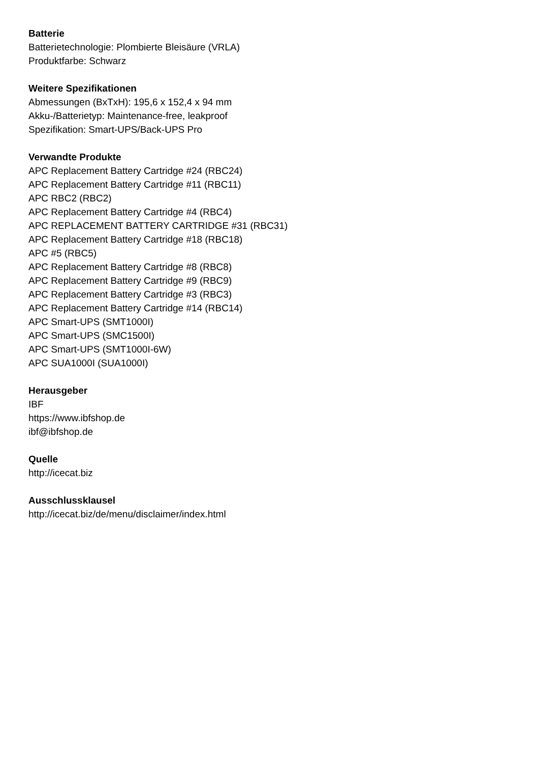Batterie
Batterietechnologie: Plombierte Bleisäure (VRLA)
Produktfarbe: Schwarz
Weitere Spezifikationen
Abmessungen (BxTxH): 195,6 x 152,4 x 94 mm
Akku-/Batterietyp: Maintenance-free, leakproof
Spezifikation: Smart-UPS/Back-UPS Pro
Verwandte Produkte
APC Replacement Battery Cartridge #24 (RBC24)
APC Replacement Battery Cartridge #11 (RBC11)
APC RBC2 (RBC2)
APC Replacement Battery Cartridge #4 (RBC4)
APC REPLACEMENT BATTERY CARTRIDGE #31 (RBC31)
APC Replacement Battery Cartridge #18 (RBC18)
APC #5 (RBC5)
APC Replacement Battery Cartridge #8 (RBC8)
APC Replacement Battery Cartridge #9 (RBC9)
APC Replacement Battery Cartridge #3 (RBC3)
APC Replacement Battery Cartridge #14 (RBC14)
APC Smart-UPS (SMT1000I)
APC Smart-UPS (SMC1500I)
APC Smart-UPS (SMT1000I-6W)
APC SUA1000I (SUA1000I)
Herausgeber
IBF
https://www.ibfshop.de
ibf@ibfshop.de
Quelle
http://icecat.biz
Ausschlussklausel
http://icecat.biz/de/menu/disclaimer/index.html